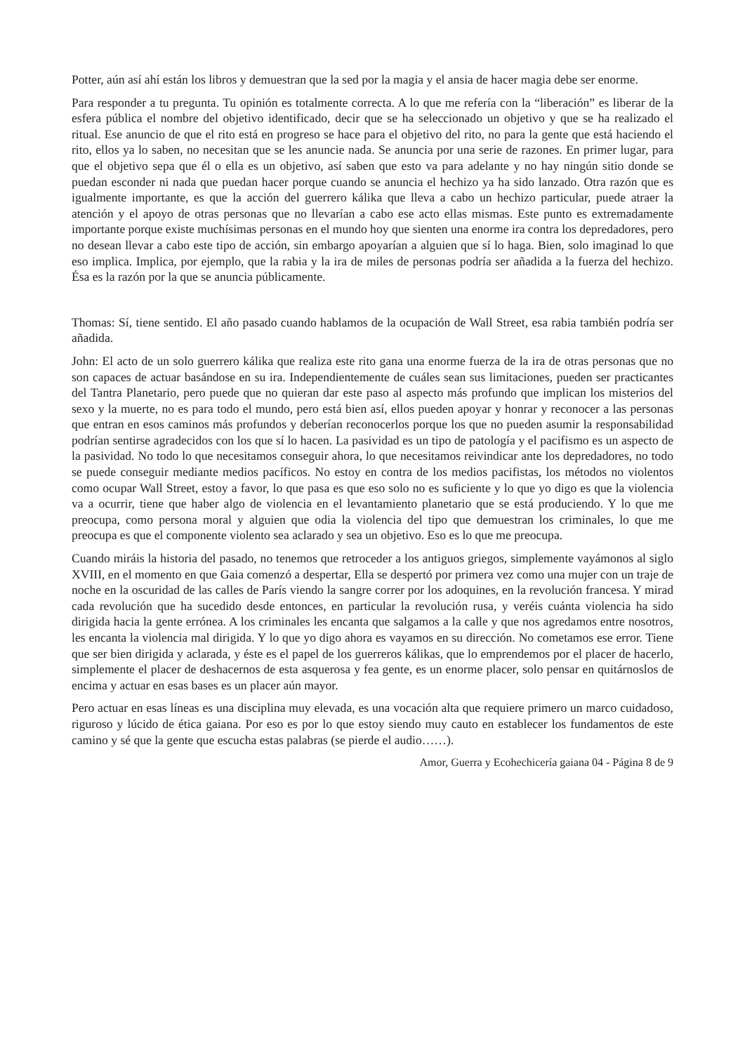Potter, aún así ahí están los libros y demuestran que la sed por la magia y el ansia de hacer magia debe ser enorme.
Para responder a tu pregunta. Tu opinión es totalmente correcta. A lo que me refería con la “liberación” es liberar de la esfera pública el nombre del objetivo identificado, decir que se ha seleccionado un objetivo y que se ha realizado el ritual. Ese anuncio de que el rito está en progreso se hace para el objetivo del rito, no para la gente que está haciendo el rito, ellos ya lo saben, no necesitan que se les anuncie nada. Se anuncia por una serie de razones. En primer lugar, para que el objetivo sepa que él o ella es un objetivo, así saben que esto va para adelante y no hay ningún sitio donde se puedan esconder ni nada que puedan hacer porque cuando se anuncia el hechizo ya ha sido lanzado. Otra razón que es igualmente importante, es que la acción del guerrero kálika que lleva a cabo un hechizo particular, puede atraer la atención y el apoyo de otras personas que no llevarían a cabo ese acto ellas mismas. Este punto es extremadamente importante porque existe muchísimas personas en el mundo hoy que sienten una enorme ira contra los depredadores, pero no desean llevar a cabo este tipo de acción, sin embargo apoyarían a alguien que sí lo haga. Bien, solo imaginad lo que eso implica. Implica, por ejemplo, que la rabia y la ira de miles de personas podría ser añadida a la fuerza del hechizo. Ésa es la razón por la que se anuncia públicamente.
Thomas: Sí, tiene sentido. El año pasado cuando hablamos de la ocupación de Wall Street, esa rabia también podría ser añadida.
John: El acto de un solo guerrero kálika que realiza este rito gana una enorme fuerza de la ira de otras personas que no son capaces de actuar basándose en su ira. Independientemente de cuáles sean sus limitaciones, pueden ser practicantes del Tantra Planetario, pero puede que no quieran dar este paso al aspecto más profundo que implican los misterios del sexo y la muerte, no es para todo el mundo, pero está bien así, ellos pueden apoyar y honrar y reconocer a las personas que entran en esos caminos más profundos y deberían reconocerlos porque los que no pueden asumir la responsabilidad podrían sentirse agradecidos con los que sí lo hacen. La pasividad es un tipo de patología y el pacifismo es un aspecto de la pasividad. No todo lo que necesitamos conseguir ahora, lo que necesitamos reivindicar ante los depredadores, no todo se puede conseguir mediante medios pacíficos. No estoy en contra de los medios pacifistas, los métodos no violentos como ocupar Wall Street, estoy a favor, lo que pasa es que eso solo no es suficiente y lo que yo digo es que la violencia va a ocurrir, tiene que haber algo de violencia en el levantamiento planetario que se está produciendo. Y lo que me preocupa, como persona moral y alguien que odia la violencia del tipo que demuestran los criminales, lo que me preocupa es que el componente violento sea aclarado y sea un objetivo. Eso es lo que me preocupa.
Cuando miráis la historia del pasado, no tenemos que retroceder a los antiguos griegos, simplemente vayámonos al siglo XVIII, en el momento en que Gaia comenzó a despertar, Ella se despertó por primera vez como una mujer con un traje de noche en la oscuridad de las calles de París viendo la sangre correr por los adoquines, en la revolución francesa. Y mirad cada revolución que ha sucedido desde entonces, en particular la revolución rusa, y veréis cuánta violencia ha sido dirigida hacia la gente errónea. A los criminales les encanta que salgamos a la calle y que nos agredamos entre nosotros, les encanta la violencia mal dirigida. Y lo que yo digo ahora es vayamos en su dirección. No cometamos ese error. Tiene que ser bien dirigida y aclarada, y éste es el papel de los guerreros kálikas, que lo emprendemos por el placer de hacerlo, simplemente el placer de deshacernos de esta asquerosa y fea gente, es un enorme placer, solo pensar en quitárnoslos de encima y actuar en esas bases es un placer aún mayor.
Pero actuar en esas líneas es una disciplina muy elevada, es una vocación alta que requiere primero un marco cuidadoso, riguroso y lúcido de ética gaiana. Por eso es por lo que estoy siendo muy cauto en establecer los fundamentos de este camino y sé que la gente que escucha estas palabras (se pierde el audio……).
Amor, Guerra y Ecohechicería gaiana 04 - Página 8 de 9